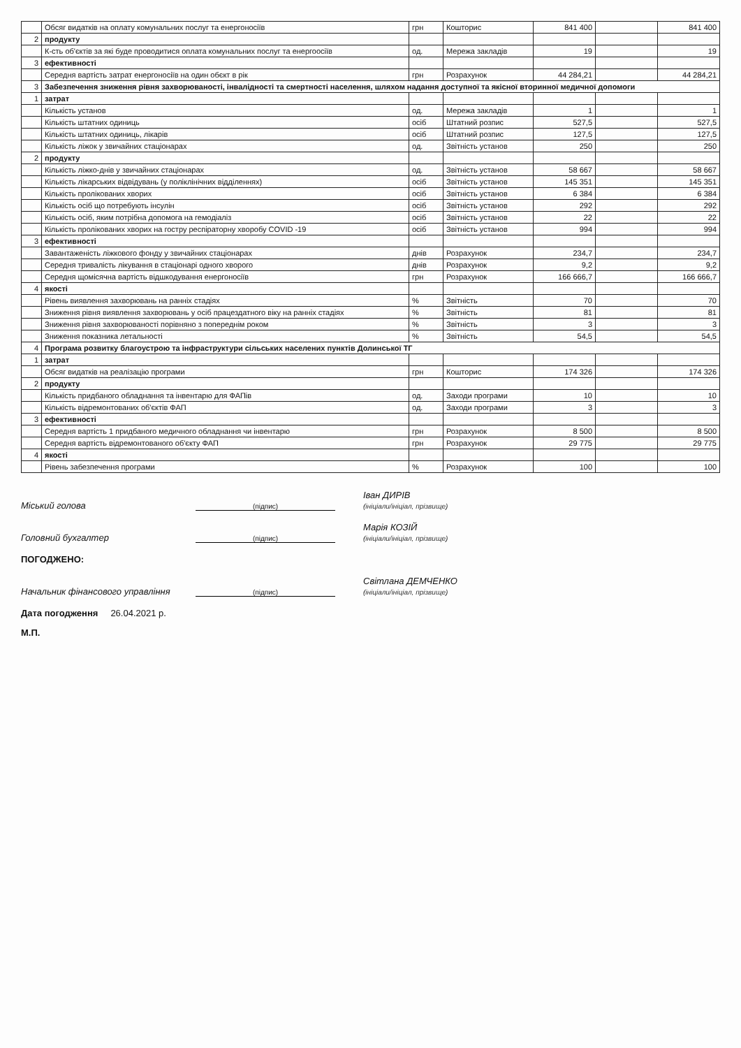| | Обсяг видатків на оплату комунальних послуг та енергоносіїв | грн | Кошторис | 841 400 | | 841 400 |
| 2 | продукту | | | | | |
| | К-сть об'єктів за які буде проводитися оплата комунальних послуг та енергоосіїв | од. | Мережа закладів | 19 | | 19 |
| 3 | ефективності | | | | | |
| | Середня вартість затрат енергоносіїв на один обєкт в рік | грн | Розрахунок | 44 284,21 | | 44 284,21 |
| 3 | Забезпечення зниження рівня захворюваності, інвалідності та смертності населення, шляхом надання доступної та якісної вторинної медичної допомоги | | | | | |
| 1 | затрат | | | | | |
| | Кількість установ | од. | Мережа закладів | 1 | | 1 |
| | Кількість штатних одиниць | осіб | Штатний розпис | 527,5 | | 527,5 |
| | Кількість штатних одиниць, лікарів | осіб | Штатний розпис | 127,5 | | 127,5 |
| | Кількість ліжок у звичайних стаціонарах | од. | Звітність установ | 250 | | 250 |
| 2 | продукту | | | | | |
| | Кількість ліжко-днів у звичайних стаціонарах | од. | Звітність установ | 58 667 | | 58 667 |
| | Кількість лікарських відвідувань (у поліклінічних відділеннях) | осіб | Звітність установ | 145 351 | | 145 351 |
| | Кількість пролікованих хворих | осіб | Звітність установ | 6 384 | | 6 384 |
| | Кількість осіб що потребують інсулін | осіб | Звітність установ | 292 | | 292 |
| | Кількість осіб, яким потрібна допомога на гемодіаліз | осіб | Звітність установ | 22 | | 22 |
| | Кількість пролікованих хворих на гостру респіраторну хворобу COVID -19 | осіб | Звітність установ | 994 | | 994 |
| 3 | ефективності | | | | | |
| | Завантаженість ліжкового фонду у звичайних стаціонарах | днів | Розрахунок | 234,7 | | 234,7 |
| | Середня тривалість лікування в стаціонарі одного хворого | днів | Розрахунок | 9,2 | | 9,2 |
| | Середня щомісячна вартість відшкодування енергоносіїв | грн | Розрахунок | 166 666,7 | | 166 666,7 |
| 4 | якості | | | | | |
| | Рівень виявлення захворювань на ранніх стадіях | % | Звітність | 70 | | 70 |
| | Зниження рівня виявлення захворювань у осіб працездатного віку на ранніх стадіях | % | Звітність | 81 | | 81 |
| | Зниження рівня захворюваності порівняно з попереднім роком | % | Звітність | 3 | | 3 |
| | Зниження показника летальності | % | Звітність | 54,5 | | 54,5 |
| 4 | Програма розвитку благоустрою та інфраструктури сільських населених пунктів Долинської ТГ | | | | | |
| 1 | затрат | | | | | |
| | Обсяг видатків на реалізацію програми | грн | Кошторис | 174 326 | | 174 326 |
| 2 | продукту | | | | | |
| | Кількість придбаного обладнання та інвентарю для ФАПів | од. | Заходи програми | 10 | | 10 |
| | Кількість відремонтованих об'єктів ФАП | од. | Заходи програми | 3 | | 3 |
| 3 | ефективності | | | | | |
| | Середня вартість 1 придбаного медичного обладнання чи інвентарю | грн | Розрахунок | 8 500 | | 8 500 |
| | Середня вартість відремонтованого об'єкту ФАП | грн | Розрахунок | 29 775 | | 29 775 |
| 4 | якості | | | | | |
| | Рівень забезпечення програми | % | Розрахунок | 100 | | 100 |
Міський голова (підпис) Іван ДИРІВ
(ініціали/ініціал, прізвище)
Головний бухгалтер (підпис) Марія КОЗІЙ
(ініціали/ініціал, прізвище)
ПОГОДЖЕНО:
Начальник фінансового управління (підпис) Світлана ДЕМЧЕНКО
(ініціали/ініціал, прізвище)
Дата погодження 26.04.2021 р.
М.П.